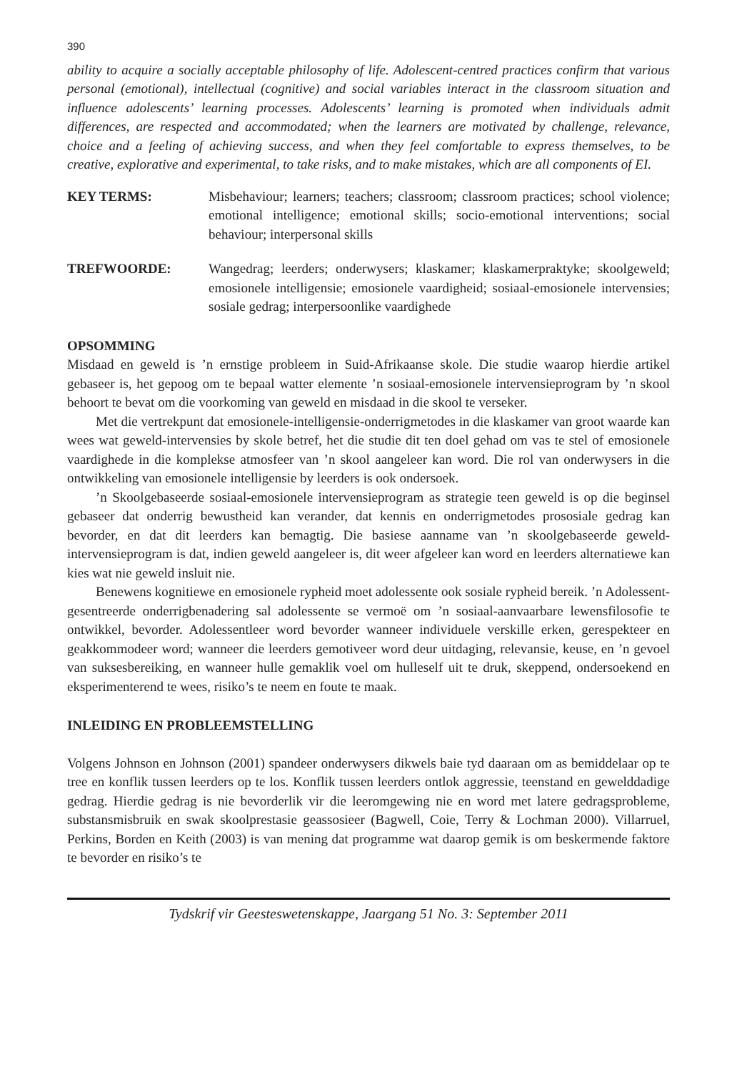390
ability to acquire a socially acceptable philosophy of life. Adolescent-centred practices confirm that various personal (emotional), intellectual (cognitive) and social variables interact in the classroom situation and influence adolescents’ learning processes. Adolescents’ learning is promoted when individuals admit differences, are respected and accommodated; when the learners are motivated by challenge, relevance, choice and a feeling of achieving success, and when they feel comfortable to express themselves, to be creative, explorative and experimental, to take risks, and to make mistakes, which are all components of EI.
KEY TERMS: Misbehaviour; learners; teachers; classroom; classroom practices; school violence; emotional intelligence; emotional skills; socio-emotional interventions; social behaviour; interpersonal skills
TREFWOORDE: Wangedrag; leerders; onderwysers; klaskamer; klaskamerpraktyke; skoolgeweld; emosionele intelligensie; emosionele vaardigheid; sosiaal-emosionele intervensies; sosiale gedrag; interpersoonlike vaardighede
OPSOMMING
Misdaad en geweld is ’n ernstige probleem in Suid-Afrikaanse skole. Die studie waarop hierdie artikel gebaseer is, het gepoog om te bepaal watter elemente ’n sosiaal-emosionele intervensieprogram by ’n skool behoort te bevat om die voorkoming van geweld en misdaad in die skool te verseker.
Met die vertrekpunt dat emosionele-intelligensie-onderrigmetodes in die klaskamer van groot waarde kan wees wat geweld-intervensies by skole betref, het die studie dit ten doel gehad om vas te stel of emosionele vaardighede in die komplekse atmosfeer van ’n skool aangeleer kan word. Die rol van onderwysers in die ontwikkeling van emosionele intelligensie by leerders is ook ondersoek.
’n Skoolgebaseerde sosiaal-emosionele intervensieprogram as strategie teen geweld is op die beginsel gebaseer dat onderrig bewustheid kan verander, dat kennis en onderrigmetodes prososiale gedrag kan bevorder, en dat dit leerders kan bemagtig. Die basiese aanname van ’n skoolgebaseerde geweld-intervensieprogram is dat, indien geweld aangeleer is, dit weer afgeleer kan word en leerders alternatiewe kan kies wat nie geweld insluit nie.
Benewens kognitiewe en emosionele rypheid moet adolessente ook sosiale rypheid bereik. ’n Adolessent-gesentreerde onderrigbenadering sal adolessente se vermoë om ’n sosiaal-aanvaarbare lewensfilosofie te ontwikkel, bevorder. Adolessentleer word bevorder wanneer individuele verskille erken, gerespekteer en geakkommodeer word; wanneer die leerders gemotiveer word deur uitdaging, relevansie, keuse, en ’n gevoel van suksesbereiking, en wanneer hulle gemaklik voel om hulleself uit te druk, skeppend, ondersoekend en eksperimenterend te wees, risiko’s te neem en foute te maak.
INLEIDING EN PROBLEEMSTELLING
Volgens Johnson en Johnson (2001) spandeer onderwysers dikwels baie tyd daaraan om as bemiddelaar op te tree en konflik tussen leerders op te los. Konflik tussen leerders ontlok aggressie, teenstand en gewelddadige gedrag. Hierdie gedrag is nie bevorderlik vir die leeromgewing nie en word met latere gedragsprobleme, substansmisbruik en swak skoolprestasie geassosieer (Bagwell, Coie, Terry & Lochman 2000). Villarruel, Perkins, Borden en Keith (2003) is van mening dat programme wat daarop gemik is om beskermende faktore te bevorder en risiko’s te
Tydskrif vir Geesteswetenskappe, Jaargang 51 No. 3: September 2011